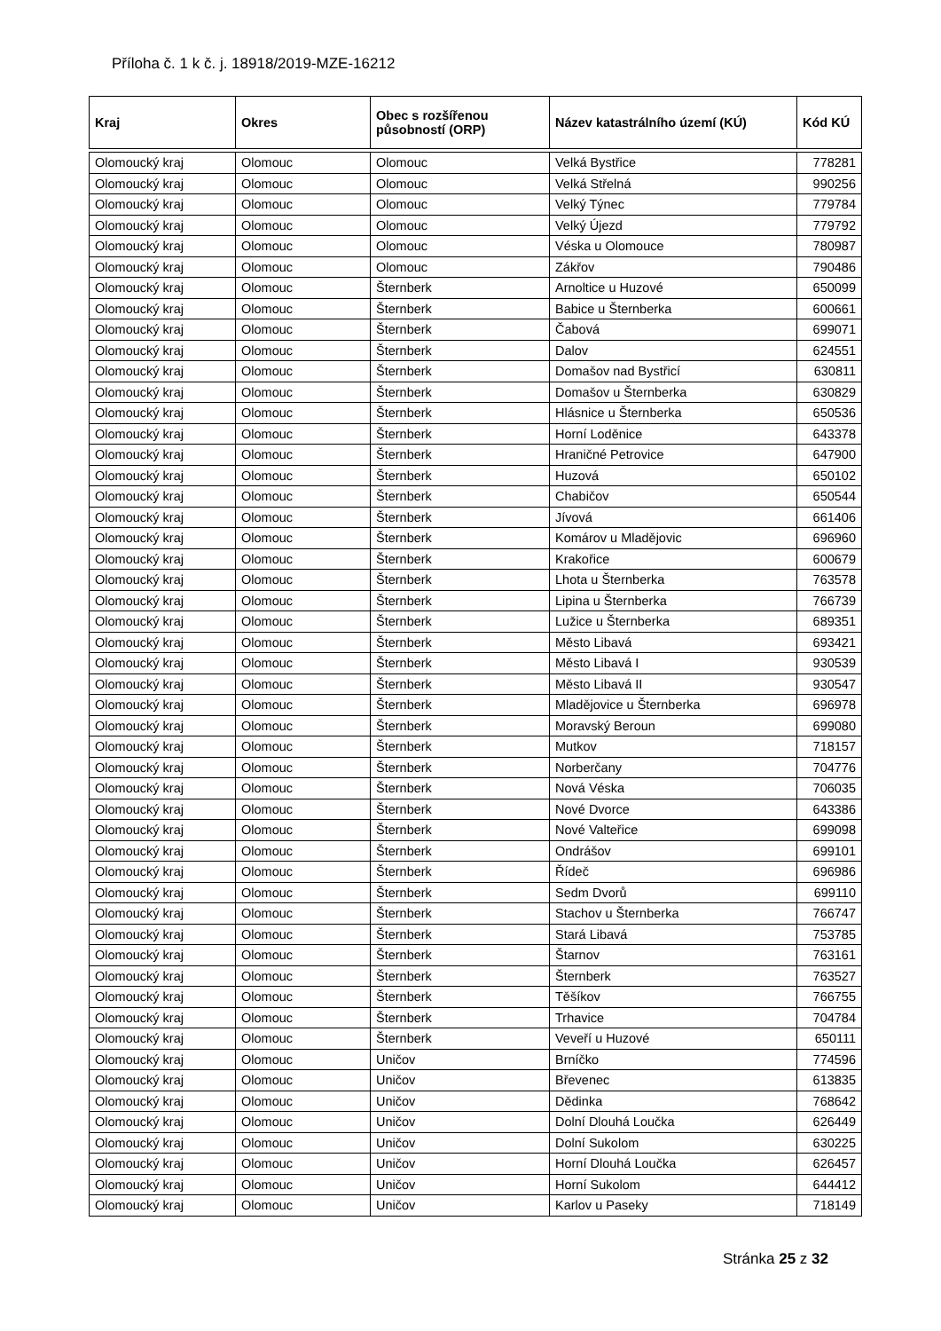Příloha č. 1 k č. j. 18918/2019-MZE-16212
| Kraj | Okres | Obec s rozšířenou působností (ORP) | Název katastrálního území (KÚ) | Kód KÚ |
| --- | --- | --- | --- | --- |
| Olomoucký kraj | Olomouc | Olomouc | Velká Bystřice | 778281 |
| Olomoucký kraj | Olomouc | Olomouc | Velká Střelná | 990256 |
| Olomoucký kraj | Olomouc | Olomouc | Velký Týnec | 779784 |
| Olomoucký kraj | Olomouc | Olomouc | Velký Újezd | 779792 |
| Olomoucký kraj | Olomouc | Olomouc | Véska u Olomouce | 780987 |
| Olomoucký kraj | Olomouc | Olomouc | Zákřov | 790486 |
| Olomoucký kraj | Olomouc | Šternberk | Arnoltice u Huzové | 650099 |
| Olomoucký kraj | Olomouc | Šternberk | Babice u Šternberka | 600661 |
| Olomoucký kraj | Olomouc | Šternberk | Čabová | 699071 |
| Olomoucký kraj | Olomouc | Šternberk | Dalov | 624551 |
| Olomoucký kraj | Olomouc | Šternberk | Domašov nad Bystřicí | 630811 |
| Olomoucký kraj | Olomouc | Šternberk | Domašov u Šternberka | 630829 |
| Olomoucký kraj | Olomouc | Šternberk | Hlásnice u Šternberka | 650536 |
| Olomoucký kraj | Olomouc | Šternberk | Horní Loděnice | 643378 |
| Olomoucký kraj | Olomouc | Šternberk | Hraničné Petrovice | 647900 |
| Olomoucký kraj | Olomouc | Šternberk | Huzová | 650102 |
| Olomoucký kraj | Olomouc | Šternberk | Chabičov | 650544 |
| Olomoucký kraj | Olomouc | Šternberk | Jívová | 661406 |
| Olomoucký kraj | Olomouc | Šternberk | Komárov u Mladějovic | 696960 |
| Olomoucký kraj | Olomouc | Šternberk | Krakořice | 600679 |
| Olomoucký kraj | Olomouc | Šternberk | Lhota u Šternberka | 763578 |
| Olomoucký kraj | Olomouc | Šternberk | Lipina u Šternberka | 766739 |
| Olomoucký kraj | Olomouc | Šternberk | Lužice u Šternberka | 689351 |
| Olomoucký kraj | Olomouc | Šternberk | Město Libavá | 693421 |
| Olomoucký kraj | Olomouc | Šternberk | Město Libavá I | 930539 |
| Olomoucký kraj | Olomouc | Šternberk | Město Libavá II | 930547 |
| Olomoucký kraj | Olomouc | Šternberk | Mladějovice u Šternberka | 696978 |
| Olomoucký kraj | Olomouc | Šternberk | Moravský Beroun | 699080 |
| Olomoucký kraj | Olomouc | Šternberk | Mutkov | 718157 |
| Olomoucký kraj | Olomouc | Šternberk | Norberčany | 704776 |
| Olomoucký kraj | Olomouc | Šternberk | Nová Véska | 706035 |
| Olomoucký kraj | Olomouc | Šternberk | Nové Dvorce | 643386 |
| Olomoucký kraj | Olomouc | Šternberk | Nové Valteřice | 699098 |
| Olomoucký kraj | Olomouc | Šternberk | Ondrášov | 699101 |
| Olomoucký kraj | Olomouc | Šternberk | Řídeč | 696986 |
| Olomoucký kraj | Olomouc | Šternberk | Sedm Dvorů | 699110 |
| Olomoucký kraj | Olomouc | Šternberk | Stachov u Šternberka | 766747 |
| Olomoucký kraj | Olomouc | Šternberk | Stará Libavá | 753785 |
| Olomoucký kraj | Olomouc | Šternberk | Štarnov | 763161 |
| Olomoucký kraj | Olomouc | Šternberk | Šternberk | 763527 |
| Olomoucký kraj | Olomouc | Šternberk | Těšíkov | 766755 |
| Olomoucký kraj | Olomouc | Šternberk | Trhavice | 704784 |
| Olomoucký kraj | Olomouc | Šternberk | Veveří u Huzové | 650111 |
| Olomoucký kraj | Olomouc | Uničov | Brníčko | 774596 |
| Olomoucký kraj | Olomouc | Uničov | Břevenec | 613835 |
| Olomoucký kraj | Olomouc | Uničov | Dědinka | 768642 |
| Olomoucký kraj | Olomouc | Uničov | Dolní Dlouhá Loučka | 626449 |
| Olomoucký kraj | Olomouc | Uničov | Dolní Sukolom | 630225 |
| Olomoucký kraj | Olomouc | Uničov | Horní Dlouhá Loučka | 626457 |
| Olomoucký kraj | Olomouc | Uničov | Horní Sukolom | 644412 |
| Olomoucký kraj | Olomouc | Uničov | Karlov u Paseky | 718149 |
Stránka 25 z 32